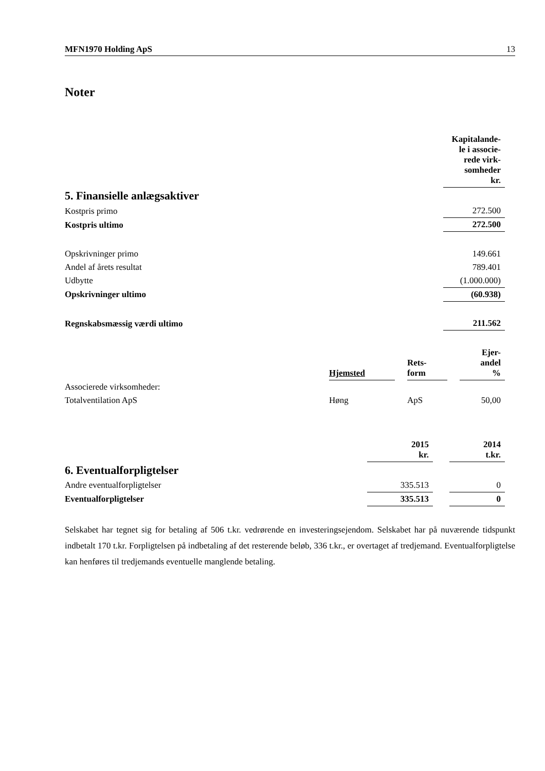MFN1970 Holding ApS 13
Noter
| | Kapitalande- le i associe- rede virk- somheder kr. |
| --- | --- |
| 5. Finansielle anlægsaktiver | |
| Kostpris primo | 272.500 |
| Kostpris ultimo | 272.500 |
| Opskrivninger primo | 149.661 |
| Andel af årets resultat | 789.401 |
| Udbytte | (1.000.000) |
| Opskrivninger ultimo | (60.938) |
| Regnskabsmæssig værdi ultimo | 211.562 |
| | Hjemsted | | Rets- form | | Ejer- andel % |
| --- | --- | --- | --- | --- | --- |
| Associerede virksomheder: | | | | | |
| Totalventilation ApS | Høng | | ApS | | 50,00 |
| | 2015 kr. | | 2014 t.kr. |
| --- | --- | --- | --- |
| 6. Eventualforpligtelser | | | |
| Andre eventualforpligtelser | 335.513 | | 0 |
| Eventualforpligtelser | 335.513 | | 0 |
Selskabet har tegnet sig for betaling af 506 t.kr. vedrørende en investeringsejendom. Selskabet har på nuværende tidspunkt indbetalt 170 t.kr. Forpligtelsen på indbetaling af det resterende beløb, 336 t.kr., er overtaget af tredjemand. Eventualforpligtelse kan henføres til tredjemands eventuelle manglende betaling.